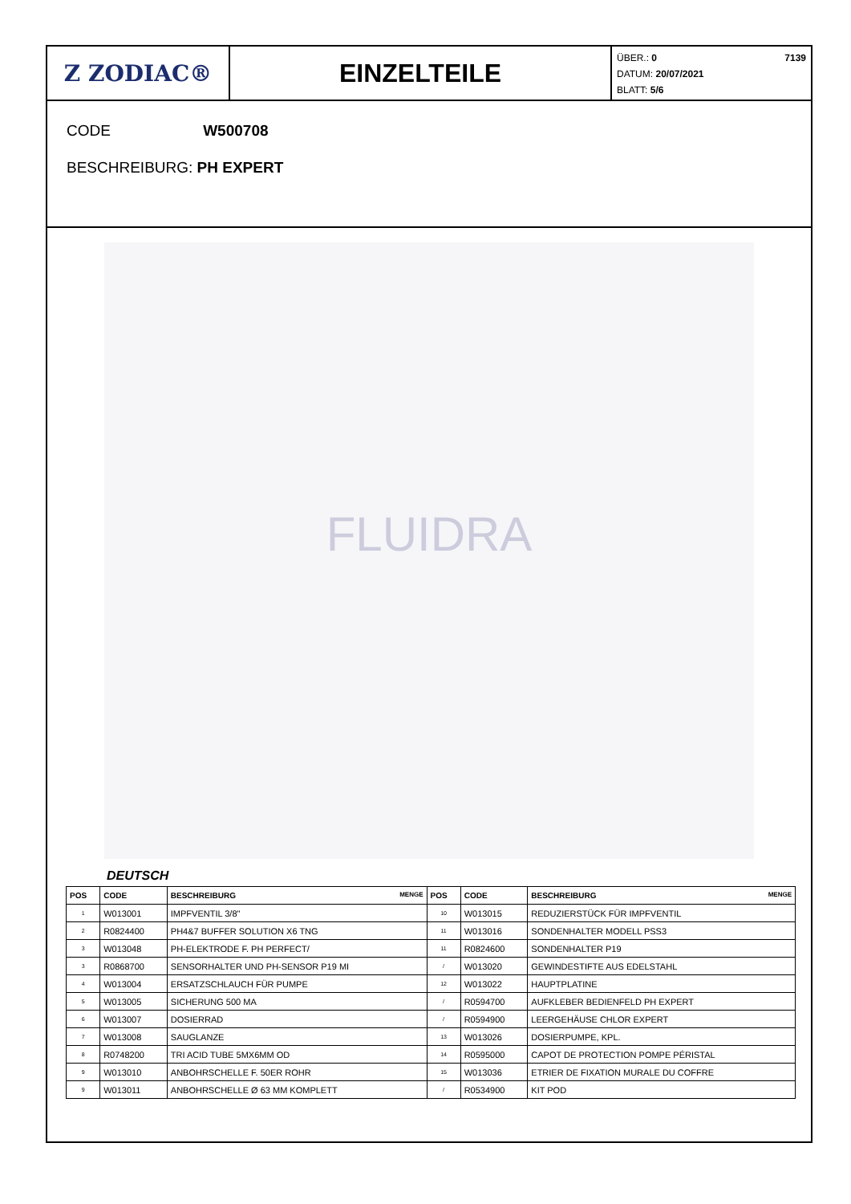Z ZODIAC® EINZELTEILE
ÜBER.: 0 7139
DATUM: 20/07/2021
BLATT: 5/6
CODE W500708
BESCHREIBURG: PH EXPERT
FLUIDRA
DEUTSCH
| POS | CODE | BESCHREIBURG MENGE | POS | CODE | BESCHREIBURG MENGE |
| --- | --- | --- | --- | --- | --- |
| 1 | W013001 | IMPFVENTIL 3/8" | 10 | W013015 | REDUZIERSTÜCK FÜR IMPFVENTIL |
| 2 | R0824400 | PH4&7 BUFFER SOLUTION X6 TNG | 11 | W013016 | SONDENHALTER MODELL PSS3 |
| 3 | W013048 | PH-ELEKTRODE F. PH PERFECT/ | 11 | R0824600 | SONDENHALTER P19 |
| 3 | R0868700 | SENSORHALTER UND PH-SENSOR P19 MI | / | W013020 | GEWINDESTIFTE AUS EDELSTAHL |
| 4 | W013004 | ERSATZSCHLAUCH FÜR PUMPE | 12 | W013022 | HAUPTPLATINE |
| 5 | W013005 | SICHERUNG 500 MA | / | R0594700 | AUFKLEBER BEDIENFELD PH EXPERT |
| 6 | W013007 | DOSIERRAD | / | R0594900 | LEERGEHÄUSE CHLOR EXPERT |
| 7 | W013008 | SAUGLANZE | 13 | W013026 | DOSIERPUMPE, KPL. |
| 8 | R0748200 | TRI ACID TUBE 5MX6MM OD | 14 | R0595000 | CAPOT DE PROTECTION POMPE PÉRISTAL |
| 9 | W013010 | ANBOHRSCHELLE F. 50ER ROHR | 15 | W013036 | ETRIER DE FIXATION MURALE DU COFFRE |
| 9 | W013011 | ANBOHRSCHELLE Ø 63 MM KOMPLETT | / | R0534900 | KIT POD |